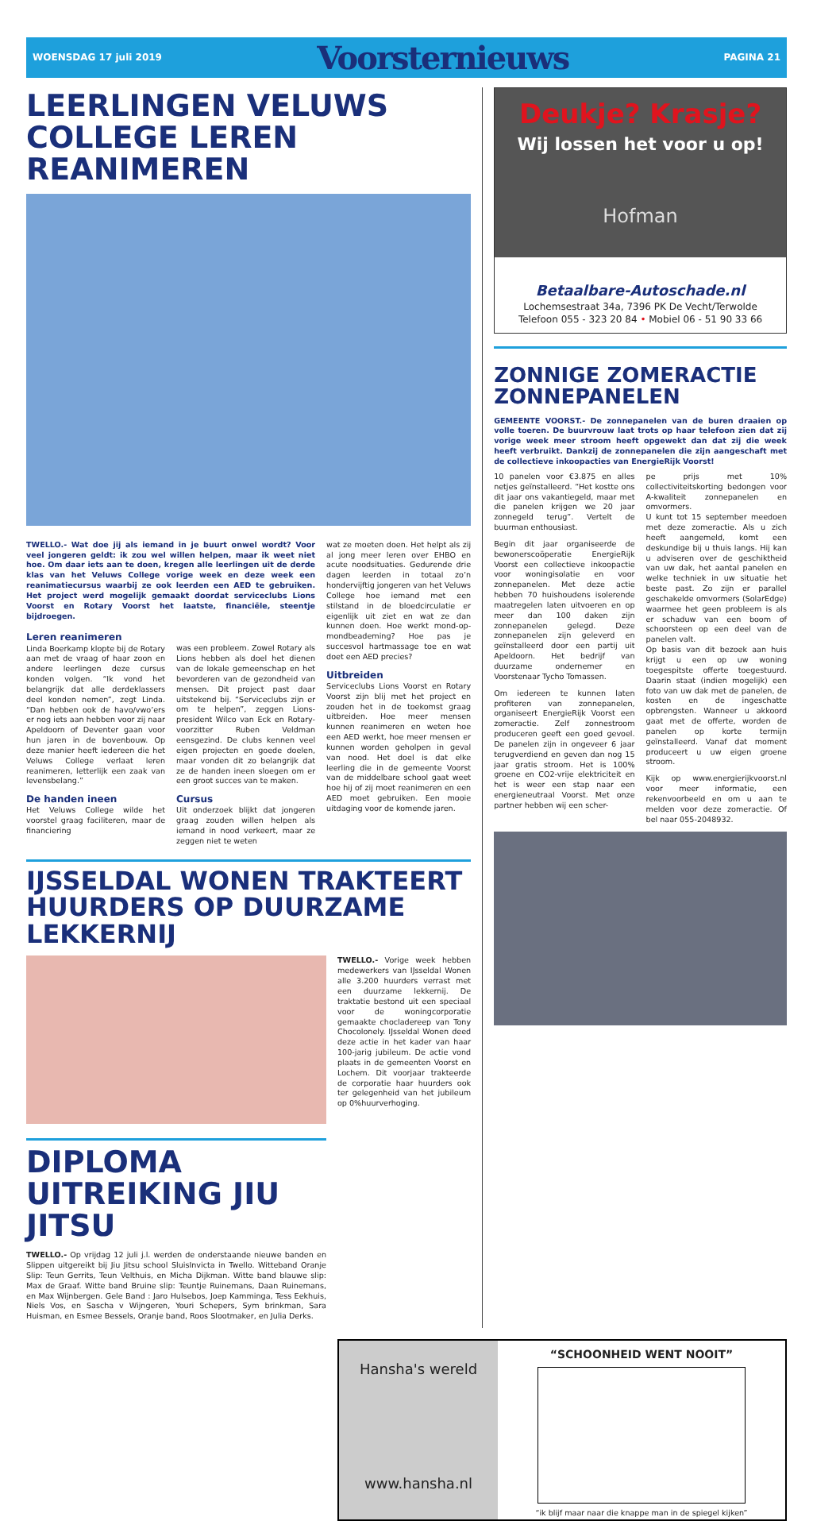WOENSDAG 17 juli 2019 Voorsternieuws PAGINA 21
LEERLINGEN VELUWS COLLEGE LEREN REANIMEREN
TWELLO.- Wat doe jij als iemand in je buurt onwel wordt? Voor veel jongeren geldt: ik zou wel willen helpen, maar ik weet niet hoe. Om daar iets aan te doen, kregen alle leerlingen uit de derde klas van het Veluws College vorige week en deze week een reanimatiecursus waarbij ze ook leerden een AED te gebruiken. Het project werd mogelijk gemaakt doordat serviceclubs Lions Voorst en Rotary Voorst het laatste, financiële, steentje bijdroegen.
Leren reanimeren
Linda Boerkamp klopte bij de Rotary aan met de vraag of haar zoon en andere leerlingen deze cursus konden volgen. “Ik vond het belangrijk dat alle derdeklassers deel konden nemen”, zegt Linda. “Dan hebben ook de havo/vwo’ers er nog iets aan hebben voor zij naar Apeldoorn of Deventer gaan voor hun jaren in de bovenbouw. Op deze manier heeft iedereen die het Veluws College verlaat leren reanimeren, letterlijk een zaak van levensbelang.”
De handen ineen
Het Veluws College wilde het voorstel graag faciliteren, maar de financiering
was een probleem. Zowel Rotary als Lions hebben als doel het dienen van de lokale gemeenschap en het bevorderen van de gezondheid van mensen. Dit project past daar uitstekend bij. “Serviceclubs zijn er om te helpen”, zeggen Lions-president Wilco van Eck en Rotary-voorzitter Ruben Veldman eensgezind. De clubs kennen veel eigen projecten en goede doelen, maar vonden dit zo belangrijk dat ze de handen ineen sloegen om er een groot succes van te maken.
Cursus
Uit onderzoek blijkt dat jongeren graag zouden willen helpen als iemand in nood verkeert, maar ze zeggen niet te weten
wat ze moeten doen. Het helpt als zij al jong meer leren over EHBO en acute noodsituaties. Gedurende drie dagen leerden in totaal zo’n hondervijftig jongeren van het Veluws College hoe iemand met een stilstand in de bloedcirculatie er eigenlijk uit ziet en wat ze dan kunnen doen. Hoe werkt mond-op-mondbeademing? Hoe pas je succesvol hartmassage toe en wat doet een AED precies?
Uitbreiden
Serviceclubs Lions Voorst en Rotary Voorst zijn blij met het project en zouden het in de toekomst graag uitbreiden. Hoe meer mensen kunnen reanimeren en weten hoe een AED werkt, hoe meer mensen er kunnen worden geholpen in geval van nood. Het doel is dat elke leerling die in de gemeente Voorst van de middelbare school gaat weet hoe hij of zij moet reanimeren en een AED moet gebruiken. Een mooie uitdaging voor de komende jaren.
IJSSELDAL WONEN TRAKTEERT HUURDERS OP DUURZAME LEKKERNIJ
DIPLOMA UITREIKING JIU JITSU
TWELLO.- Op vrijdag 12 juli j.l. werden de onderstaande nieuwe banden en Slippen uitgereikt bij Jiu Jitsu school SluisInvicta in Twello. Witteband Oranje Slip: Teun Gerrits, Teun Velthuis, en Micha Dijkman. Witte band blauwe slip: Max de Graaf. Witte band Bruine slip: Teuntje Ruinemans, Daan Ruinemans, en Max Wijnbergen. Gele Band : Jaro Hulsebos, Joep Kamminga, Tess Eekhuis, Niels Vos, en Sascha v Wijngeren, Youri Schepers, Sym brinkman, Sara Huisman, en Esmee Bessels, Oranje band, Roos Slootmaker, en Julia Derks.
TWELLO.- Vorige week hebben medewerkers van IJsseldal Wonen alle 3.200 huurders verrast met een duurzame lekkernij. De traktatie bestond uit een speciaal voor de woningcorporatie gemaakte chocladereep van Tony Chocolonely. IJsseldal Wonen deed deze actie in het kader van haar 100-jarig jubileum. De actie vond plaats in de gemeenten Voorst en Lochem. Dit voorjaar trakteerde de corporatie haar huurders ook ter gelegenheid van het jubileum op 0%huurverhoging.
Deukje? Krasje?
Wij lossen het voor u op!
Hofman
Betaalbare-Autoschade.nl
Lochemsestraat 34a, 7396 PK De Vecht/Terwolde
Telefoon 055 - 323 20 84 • Mobiel 06 - 51 90 33 66
ZONNIGE ZOMERACTIE ZONNEPANELEN
GEMEENTE VOORST.- De zonnepanelen van de buren draaien op volle toeren. De buurvrouw laat trots op haar telefoon zien dat zij vorige week meer stroom heeft opgewekt dan dat zij die week heeft verbruikt. Dankzij de zonnepanelen die zijn aangeschaft met de collectieve inkoopacties van EnergieRijk Voorst!
10 panelen voor €3.875 en alles netjes geïnstalleerd. “Het kostte ons dit jaar ons vakantiegeld, maar met die panelen krijgen we 20 jaar zonnegeld terug”. Vertelt de buurman enthousiast.
Begin dit jaar organiseerde de bewonerscoöperatie EnergieRijk Voorst een collectieve inkoopactie voor woningisolatie en voor zonnepanelen. Met deze actie hebben 70 huishoudens isolerende maatregelen laten uitvoeren en op meer dan 100 daken zijn zonnepanelen gelegd. Deze zonnepanelen zijn geleverd en geïnstalleerd door een partij uit Apeldoorn. Het bedrijf van duurzame ondernemer en Voorstenaar Tycho Tomassen.
Om iedereen te kunnen laten profiteren van zonnepanelen, organiseert EnergieRijk Voorst een zomeractie. Zelf zonnestroom produceren geeft een goed gevoel. De panelen zijn in ongeveer 6 jaar terugverdiend en geven dan nog 15 jaar gratis stroom. Het is 100% groene en CO2-vrije elektriciteit en het is weer een stap naar een energieneutraal Voorst. Met onze partner hebben wij een scher-
pe prijs met 10% collectiviteitskorting bedongen voor A-kwaliteit zonnepanelen en omvormers.
U kunt tot 15 september meedoen met deze zomeractie. Als u zich heeft aangemeld, komt een deskundige bij u thuis langs. Hij kan u adviseren over de geschiktheid van uw dak, het aantal panelen en welke techniek in uw situatie het beste past. Zo zijn er parallel geschakelde omvormers (SolarEdge) waarmee het geen probleem is als er schaduw van een boom of schoorsteen op een deel van de panelen valt.
Op basis van dit bezoek aan huis krijgt u een op uw woning toegespitste offerte toegestuurd. Daarin staat (indien mogelijk) een foto van uw dak met de panelen, de kosten en de ingeschatte opbrengsten. Wanneer u akkoord gaat met de offerte, worden de panelen op korte termijn geïnstalleerd. Vanaf dat moment produceert u uw eigen groene stroom.
Kijk op www.energierijkvoorst.nl voor meer informatie, een rekenvoorbeeld en om u aan te melden voor deze zomeractie. Of bel naar 055-2048932.
Hansha's wereld
www.hansha.nl
“SCHOONHEID WENT NOOIT”
“ik blijf maar naar die knappe man in de spiegel kijken”